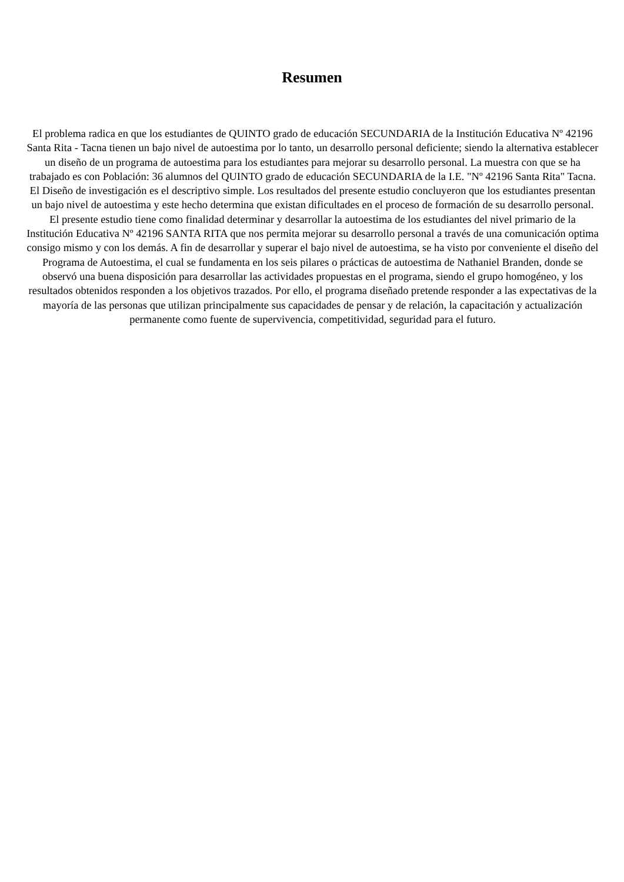Resumen
El problema radica en que los estudiantes de QUINTO grado de educación SECUNDARIA de la Institución Educativa Nº 42196 Santa Rita - Tacna tienen un bajo nivel de autoestima por lo tanto, un desarrollo personal deficiente; siendo la alternativa establecer un diseño de un programa de autoestima para los estudiantes para mejorar su desarrollo personal. La muestra con que se ha trabajado es con Población: 36 alumnos del QUINTO grado de educación SECUNDARIA de la I.E. "Nº 42196 Santa Rita" Tacna. El Diseño de investigación es el descriptivo simple. Los resultados del presente estudio concluyeron que los estudiantes presentan un bajo nivel de autoestima y este hecho determina que existan dificultades en el proceso de formación de su desarrollo personal. El presente estudio tiene como finalidad determinar y desarrollar la autoestima de los estudiantes del nivel primario de la Institución Educativa Nº 42196 SANTA RITA que nos permita mejorar su desarrollo personal a través de una comunicación optima consigo mismo y con los demás. A fin de desarrollar y superar el bajo nivel de autoestima, se ha visto por conveniente el diseño del Programa de Autoestima, el cual se fundamenta en los seis pilares o prácticas de autoestima de Nathaniel Branden, donde se observó una buena disposición para desarrollar las actividades propuestas en el programa, siendo el grupo homogéneo, y los resultados obtenidos responden a los objetivos trazados. Por ello, el programa diseñado pretende responder a las expectativas de la mayoría de las personas que utilizan principalmente sus capacidades de pensar y de relación, la capacitación y actualización permanente como fuente de supervivencia, competitividad, seguridad para el futuro.